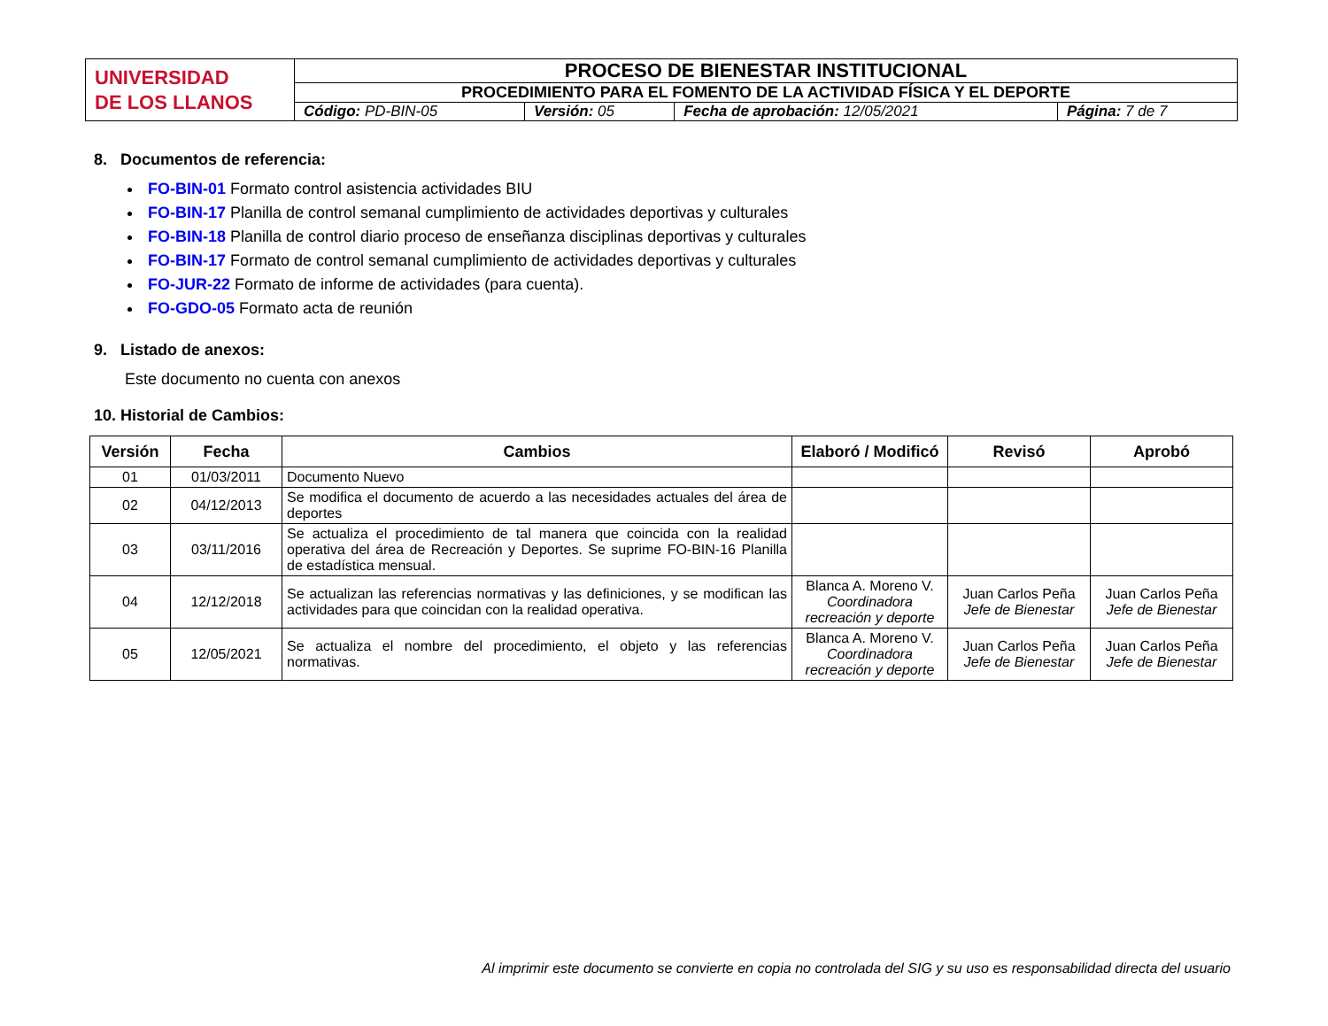| UNIVERSIDAD DE LOS LLANOS | PROCESO DE BIENESTAR INSTITUCIONAL | | | |
| | PROCEDIMIENTO PARA EL FOMENTO DE LA ACTIVIDAD FÍSICA Y EL DEPORTE | | | |
| | Código: PD-BIN-05 | Versión: 05 | Fecha de aprobación: 12/05/2021 | Página: 7 de 7 |
8. Documentos de referencia:
FO-BIN-01 Formato control asistencia actividades BIU
FO-BIN-17 Planilla de control semanal cumplimiento de actividades deportivas y culturales
FO-BIN-18 Planilla de control diario proceso de enseñanza disciplinas deportivas y culturales
FO-BIN-17 Formato de control semanal cumplimiento de actividades deportivas y culturales
FO-JUR-22 Formato de informe de actividades (para cuenta).
FO-GDO-05 Formato acta de reunión
9. Listado de anexos:
Este documento no cuenta con anexos
10. Historial de Cambios:
| Versión | Fecha | Cambios | Elaboró / Modificó | Revisó | Aprobó |
| --- | --- | --- | --- | --- | --- |
| 01 | 01/03/2011 | Documento Nuevo | | | |
| 02 | 04/12/2013 | Se modifica el documento de acuerdo a las necesidades actuales del área de deportes | | | |
| 03 | 03/11/2016 | Se actualiza el procedimiento de tal manera que coincida con la realidad operativa del área de Recreación y Deportes. Se suprime FO-BIN-16 Planilla de estadística mensual. | | | |
| 04 | 12/12/2018 | Se actualizan las referencias normativas y las definiciones, y se modifican las actividades para que coincidan con la realidad operativa. | Blanca A. Moreno V. Coordinadora recreación y deporte | Juan Carlos Peña Jefe de Bienestar | Juan Carlos Peña Jefe de Bienestar |
| 05 | 12/05/2021 | Se actualiza el nombre del procedimiento, el objeto y las referencias normativas. | Blanca A. Moreno V. Coordinadora recreación y deporte | Juan Carlos Peña Jefe de Bienestar | Juan Carlos Peña Jefe de Bienestar |
Al imprimir este documento se convierte en copia no controlada del SIG y su uso es responsabilidad directa del usuario